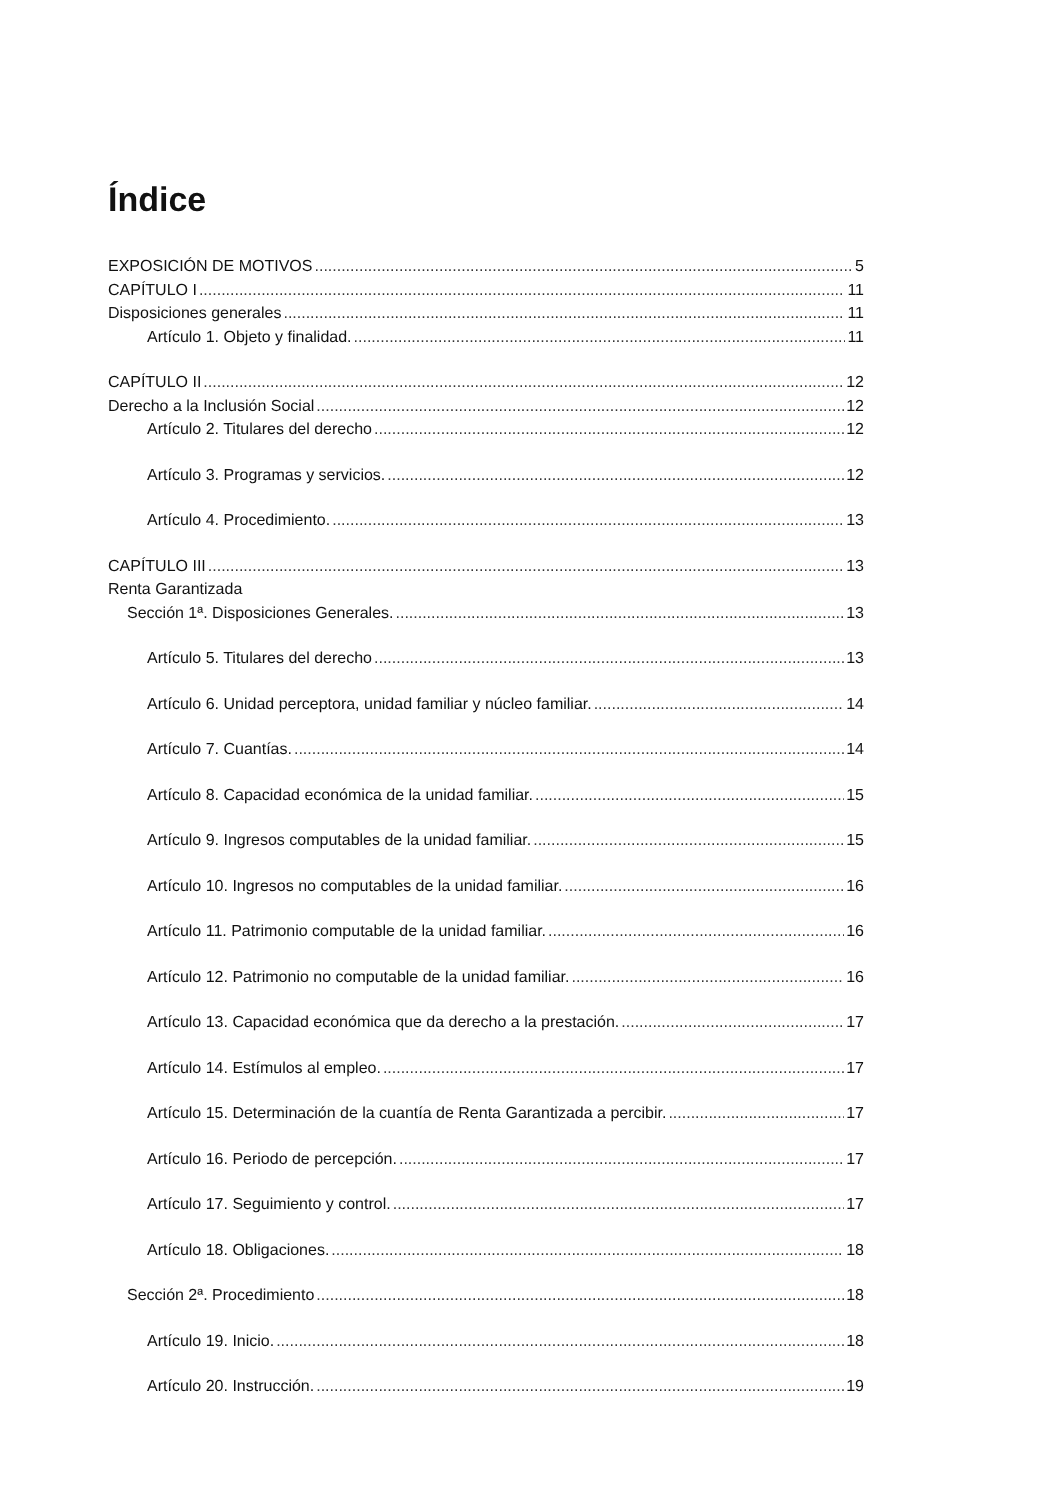Índice
EXPOSICIÓN DE MOTIVOS 5
CAPÍTULO I 11
Disposiciones generales 11
Artículo 1. Objeto y finalidad. 11
CAPÍTULO II 12
Derecho a la Inclusión Social 12
Artículo 2. Titulares del derecho 12
Artículo 3. Programas y servicios. 12
Artículo 4. Procedimiento. 13
CAPÍTULO III 13
Renta Garantizada
Sección 1ª. Disposiciones Generales. 13
Artículo 5. Titulares del derecho 13
Artículo 6. Unidad perceptora, unidad familiar y núcleo familiar. 14
Artículo 7. Cuantías. 14
Artículo 8. Capacidad económica de la unidad familiar. 15
Artículo 9. Ingresos computables de la unidad familiar. 15
Artículo 10. Ingresos no computables de la unidad familiar. 16
Artículo 11. Patrimonio computable de la unidad familiar. 16
Artículo 12. Patrimonio no computable de la unidad familiar. 16
Artículo 13. Capacidad económica que da derecho a la prestación. 17
Artículo 14. Estímulos al empleo. 17
Artículo 15. Determinación de la cuantía de Renta Garantizada a percibir. 17
Artículo 16. Periodo de percepción. 17
Artículo 17. Seguimiento y control. 17
Artículo 18. Obligaciones. 18
Sección 2ª. Procedimiento 18
Artículo 19. Inicio. 18
Artículo 20. Instrucción. 19